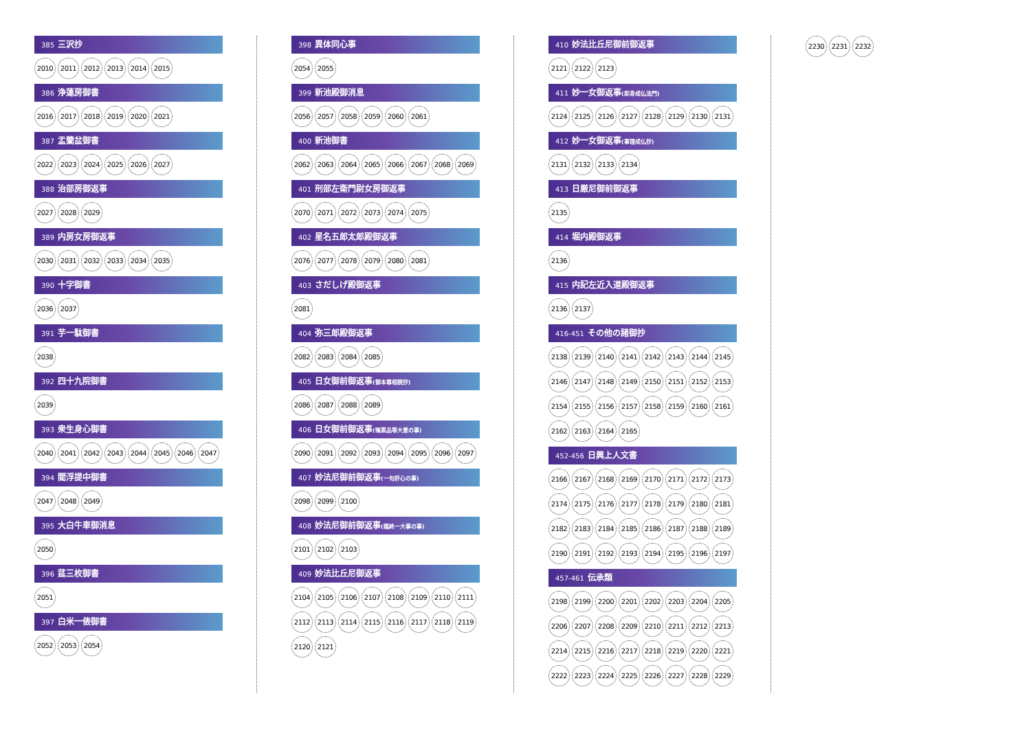385 三沢抄
2010 2011 2012 2013 2014 2015
386 浄蓮房御書
2016 2017 2018 2019 2020 2021
387 盂蘭盆御書
2022 2023 2024 2025 2026 2027
388 治部房御返事
2027 2028 2029
389 内房女房御返事
2030 2031 2032 2033 2034 2035
390 十字御書
2036 2037
391 芋一駄御書
2038
392 四十九院御書
2039
393 衆生身心御書
2040 2041 2042 2043 2044 2045 2046 2047
394 閻浮提中御書
2047 2048 2049
395 大白牛車御消息
2050
396 莚三枚御書
2051
397 白米一俵御書
2052 2053 2054
398 異体同心事
2054 2055
399 新池殿御消息
2056 2057 2058 2059 2060 2061
400 新池御書
2062 2063 2064 2065 2066 2067 2068 2069
401 刑部左衛門尉女房御返事
2070 2071 2072 2073 2074 2075
402 星名五郎太郎殿御返事
2076 2077 2078 2079 2080 2081
403 さだしげ殿御返事
2081
404 弥三郎殿御返事
2082 2083 2084 2085
405 日女御前御返事(御本尊相貌抄)
2086 2087 2088 2089
406 日女御前御返事(嘱累品等大意の事)
2090 2091 2092 2093 2094 2095 2096 2097
407 妙法尼御前御返事(一句肝心の事)
2098 2099 2100
408 妙法尼御前御返事(臨終一大事の事)
2101 2102 2103
409 妙法比丘尼御返事
2104 2105 2106 2107 2108 2109 2110 2111
2112 2113 2114 2115 2116 2117 2118 2119
2120 2121
410 妙法比丘尼御前御返事
2121 2122 2123
411 妙一女御返事(即身成仏法門)
2124 2125 2126 2127 2128 2129 2130 2131
412 妙一女御返事(事理成仏抄)
2131 2132 2133 2134
413 日厳尼御前御返事
2135
414 堀内殿御返事
2136
415 内記左近入道殿御返事
2136 2137
416-451 その他の諸御抄
2138 2139 2140 2141 2142 2143 2144 2145
2146 2147 2148 2149 2150 2151 2152 2153
2154 2155 2156 2157 2158 2159 2160 2161
2162 2163 2164 2165
452-456 日興上人文書
2166 2167 2168 2169 2170 2171 2172 2173
2174 2175 2176 2177 2178 2179 2180 2181
2182 2183 2184 2185 2186 2187 2188 2189
2190 2191 2192 2193 2194 2195 2196 2197
457-461 伝承類
2198 2199 2200 2201 2202 2203 2204 2205
2206 2207 2208 2209 2210 2211 2212 2213
2214 2215 2216 2217 2218 2219 2220 2221
2222 2223 2224 2225 2226 2227 2228 2229
2230 2231 2232